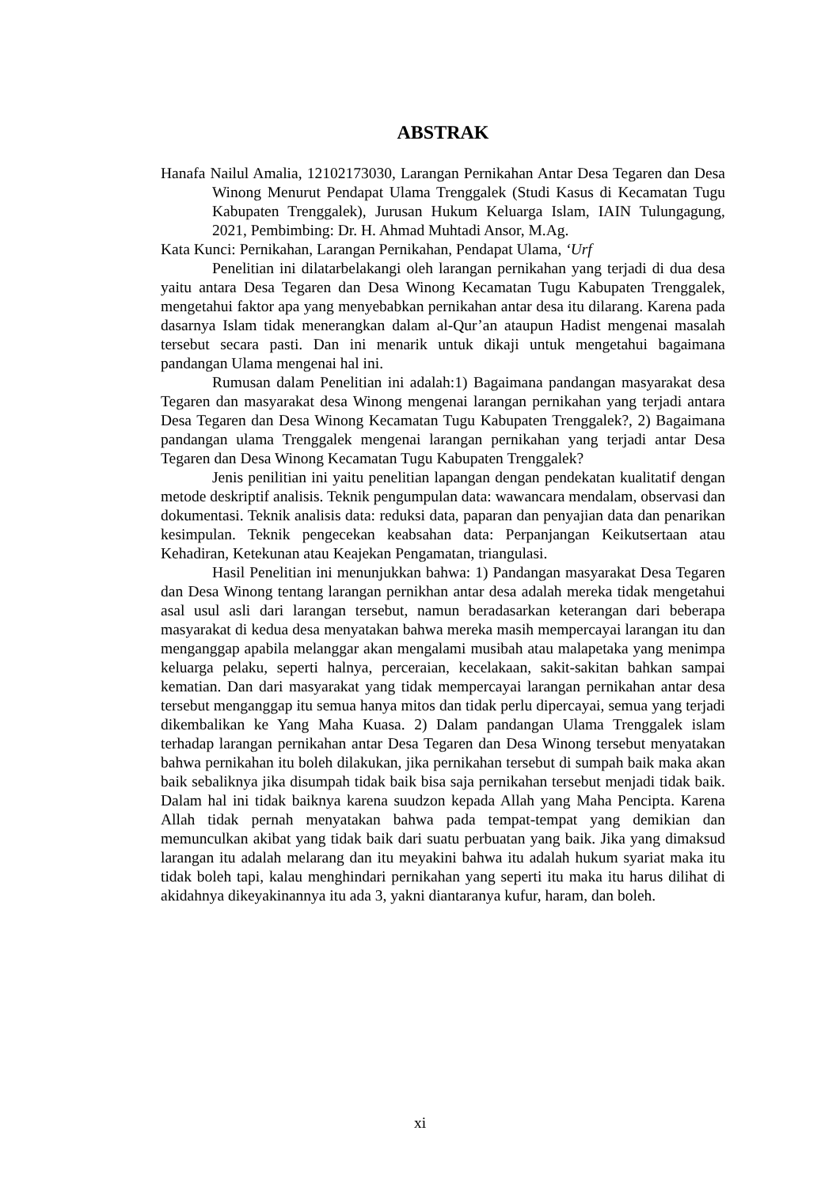ABSTRAK
Hanafa Nailul Amalia, 12102173030, Larangan Pernikahan Antar Desa Tegaren dan Desa Winong Menurut Pendapat Ulama Trenggalek (Studi Kasus di Kecamatan Tugu Kabupaten Trenggalek), Jurusan Hukum Keluarga Islam, IAIN Tulungagung, 2021, Pembimbing: Dr. H. Ahmad Muhtadi Ansor, M.Ag.
Kata Kunci: Pernikahan, Larangan Pernikahan, Pendapat Ulama, ‘Urf
Penelitian ini dilatarbelakangi oleh larangan pernikahan yang terjadi di dua desa yaitu antara Desa Tegaren dan Desa Winong Kecamatan Tugu Kabupaten Trenggalek, mengetahui faktor apa yang menyebabkan pernikahan antar desa itu dilarang. Karena pada dasarnya Islam tidak menerangkan dalam al-Qur’an ataupun Hadist mengenai masalah tersebut secara pasti. Dan ini menarik untuk dikaji untuk mengetahui bagaimana pandangan Ulama mengenai hal ini.
Rumusan dalam Penelitian ini adalah:1) Bagaimana pandangan masyarakat desa Tegaren dan masyarakat desa Winong mengenai larangan pernikahan yang terjadi antara Desa Tegaren dan Desa Winong Kecamatan Tugu Kabupaten Trenggalek?, 2) Bagaimana pandangan ulama Trenggalek mengenai larangan pernikahan yang terjadi antar Desa Tegaren dan Desa Winong Kecamatan Tugu Kabupaten Trenggalek?
Jenis penilitian ini yaitu penelitian lapangan dengan pendekatan kualitatif dengan metode deskriptif analisis. Teknik pengumpulan data: wawancara mendalam, observasi dan dokumentasi. Teknik analisis data: reduksi data, paparan dan penyajian data dan penarikan kesimpulan. Teknik pengecekan keabsahan data: Perpanjangan Keikutsertaan atau Kehadiran, Ketekunan atau Keajekan Pengamatan, triangulasi.
Hasil Penelitian ini menunjukkan bahwa: 1) Pandangan masyarakat Desa Tegaren dan Desa Winong tentang larangan pernikhan antar desa adalah mereka tidak mengetahui asal usul asli dari larangan tersebut, namun beradasarkan keterangan dari beberapa masyarakat di kedua desa menyatakan bahwa mereka masih mempercayai larangan itu dan menganggap apabila melanggar akan mengalami musibah atau malapetaka yang menimpa keluarga pelaku, seperti halnya, perceraian, kecelakaan, sakit-sakitan bahkan sampai kematian. Dan dari masyarakat yang tidak mempercayai larangan pernikahan antar desa tersebut menganggap itu semua hanya mitos dan tidak perlu dipercayai, semua yang terjadi dikembalikan ke Yang Maha Kuasa. 2) Dalam pandangan Ulama Trenggalek islam terhadap larangan pernikahan antar Desa Tegaren dan Desa Winong tersebut menyatakan bahwa pernikahan itu boleh dilakukan, jika pernikahan tersebut di sumpah baik maka akan baik sebaliknya jika disumpah tidak baik bisa saja pernikahan tersebut menjadi tidak baik. Dalam hal ini tidak baiknya karena suudzon kepada Allah yang Maha Pencipta. Karena Allah tidak pernah menyatakan bahwa pada tempat-tempat yang demikian dan memunculkan akibat yang tidak baik dari suatu perbuatan yang baik. Jika yang dimaksud larangan itu adalah melarang dan itu meyakini bahwa itu adalah hukum syariat maka itu tidak boleh tapi, kalau menghindari pernikahan yang seperti itu maka itu harus dilihat di akidahnya dikeyakinannya itu ada 3, yakni diantaranya kufur, haram, dan boleh.
xi